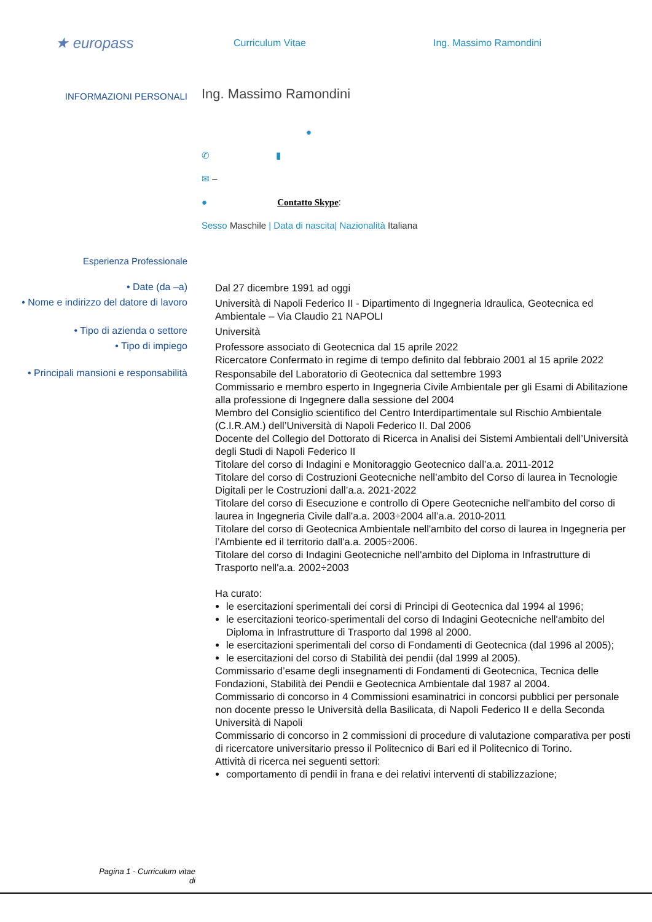★ europass
Curriculum Vitae Ing. Massimo Ramondini
INFORMAZIONI PERSONALI
Ing. Massimo Ramondini
●
✆ ▮
✉ –
● Contatto Skype:
Sesso Maschile | Data di nascita| Nazionalità Italiana
Esperienza Professionale
• Date (da –a)
Dal 27 dicembre 1991 ad oggi
• Nome e indirizzo del datore di lavoro
Università di Napoli Federico II - Dipartimento di Ingegneria Idraulica, Geotecnica ed Ambientale – Via Claudio 21 NAPOLI
• Tipo di azienda o settore
Università
• Tipo di impiego
Professore associato di Geotecnica dal 15 aprile 2022
Ricercatore Confermato in regime di tempo definito dal febbraio 2001 al 15 aprile 2022
• Principali mansioni e responsabilità
Responsabile del Laboratorio di Geotecnica dal settembre 1993
Commissario e membro esperto in Ingegneria Civile Ambientale per gli Esami di Abilitazione alla professione di Ingegnere dalla sessione del 2004
Membro del Consiglio scientifico del Centro Interdipartimentale sul Rischio Ambientale (C.I.R.AM.) dell’Università di Napoli Federico II. Dal 2006
Docente del Collegio del Dottorato di Ricerca in Analisi dei Sistemi Ambientali dell’Università degli Studi di Napoli Federico II
Titolare del corso di Indagini e Monitoraggio Geotecnico dall’a.a. 2011-2012
Titolare del corso di Costruzioni Geotecniche nell’ambito del Corso di laurea in Tecnologie Digitali per le Costruzioni dall’a.a. 2021-2022
Titolare del corso di Esecuzione e controllo di Opere Geotecniche nell'ambito del corso di laurea in Ingegneria Civile dall'a.a. 2003÷2004 all’a.a. 2010-2011
Titolare del corso di Geotecnica Ambientale nell'ambito del corso di laurea in Ingegneria per l’Ambiente ed il territorio dall'a.a. 2005÷2006.
Titolare del corso di Indagini Geotecniche nell'ambito del Diploma in Infrastrutture di Trasporto nell'a.a. 2002÷2003
Ha curato:
le esercitazioni sperimentali dei corsi di Principi di Geotecnica dal 1994 al 1996;
le esercitazioni teorico-sperimentali del corso di Indagini Geotecniche nell'ambito del Diploma in Infrastrutture di Trasporto dal 1998 al 2000.
le esercitazioni sperimentali del corso di Fondamenti di Geotecnica (dal 1996 al 2005);
le esercitazioni del corso di Stabilità dei pendii (dal 1999 al 2005).
Commissario d’esame degli insegnamenti di Fondamenti di Geotecnica, Tecnica delle Fondazioni, Stabilità dei Pendii e Geotecnica Ambientale dal 1987 al 2004.
Commissario di concorso in 4 Commissioni esaminatrici in concorsi pubblici per personale non docente presso le Università della Basilicata, di Napoli Federico II e della Seconda Università di Napoli
Commissario di concorso in 2 commissioni di procedure di valutazione comparativa per posti di ricercatore universitario presso il Politecnico di Bari ed il Politecnico di Torino.
Attività di ricerca nei seguenti settori:
comportamento di pendii in frana e dei relativi interventi di stabilizzazione;
Pagina 1 - Curriculum vitae di